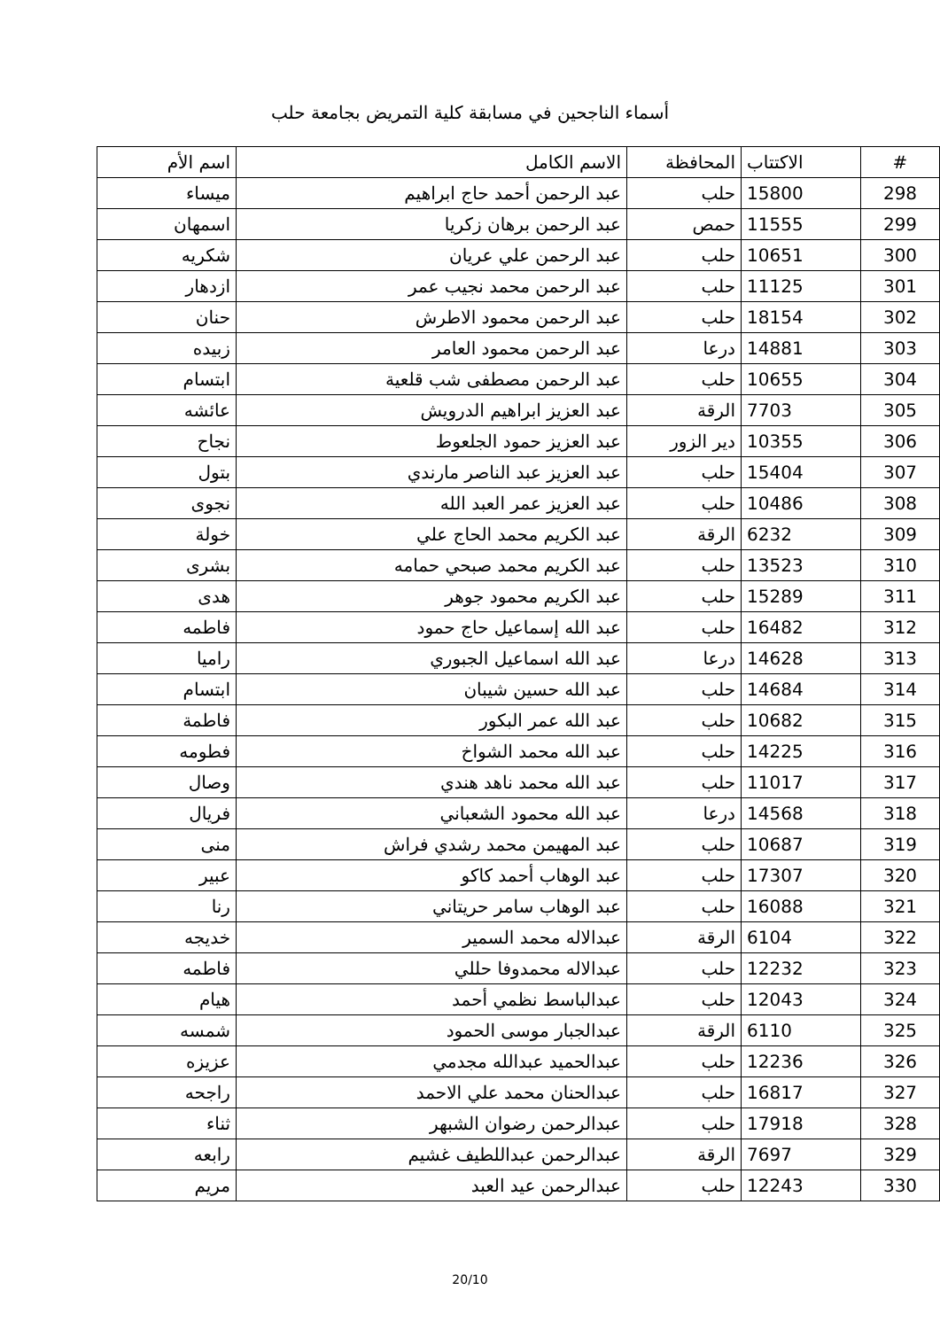أسماء الناجحين في مسابقة كلية التمريض بجامعة حلب
| # | الاكتتاب | المحافظة | الاسم الكامل | اسم الأم |
| --- | --- | --- | --- | --- |
| 298 | 15800 | حلب | عبد الرحمن أحمد حاج ابراهيم | ميساء |
| 299 | 11555 | حمص | عبد الرحمن برهان زكريا | اسمهان |
| 300 | 10651 | حلب | عبد الرحمن علي عريان | شكريه |
| 301 | 11125 | حلب | عبد الرحمن محمد نجيب عمر | ازدهار |
| 302 | 18154 | حلب | عبد الرحمن محمود الاطرش | حنان |
| 303 | 14881 | درعا | عبد الرحمن محمود العامر | زبيده |
| 304 | 10655 | حلب | عبد الرحمن مصطفى شب قلعية | ابتسام |
| 305 | 7703 | الرقة | عبد العزيز ابراهيم الدرويش | عائشه |
| 306 | 10355 | دير الزور | عبد العزيز حمود الجلعوط | نجاح |
| 307 | 15404 | حلب | عبد العزيز عبد الناصر مارندي | بتول |
| 308 | 10486 | حلب | عبد العزيز عمر العبد الله | نجوى |
| 309 | 6232 | الرقة | عبد الكريم محمد الحاج علي | خولة |
| 310 | 13523 | حلب | عبد الكريم محمد صبحي حمامه | بشرى |
| 311 | 15289 | حلب | عبد الكريم محمود جوهر | هدى |
| 312 | 16482 | حلب | عبد الله إسماعيل حاج حمود | فاطمه |
| 313 | 14628 | درعا | عبد الله اسماعيل الجبوري | راميا |
| 314 | 14684 | حلب | عبد الله حسين شيبان | ابتسام |
| 315 | 10682 | حلب | عبد الله عمر البكور | فاطمة |
| 316 | 14225 | حلب | عبد الله محمد الشواخ | فطومه |
| 317 | 11017 | حلب | عبد الله محمد ناهد هندي | وصال |
| 318 | 14568 | درعا | عبد الله محمود الشعباني | فريال |
| 319 | 10687 | حلب | عبد المهيمن محمد رشدي فراش | منى |
| 320 | 17307 | حلب | عبد الوهاب أحمد كاكو | عبير |
| 321 | 16088 | حلب | عبد الوهاب سامر حريتاني | رنا |
| 322 | 6104 | الرقة | عبدالاله محمد السمير | خديجه |
| 323 | 12232 | حلب | عبدالاله محمدوفا حللي | فاطمه |
| 324 | 12043 | حلب | عبدالباسط نظمي أحمد | هيام |
| 325 | 6110 | الرقة | عبدالجبار موسى الحمود | شمسه |
| 326 | 12236 | حلب | عبدالحميد عبدالله مجدمي | عزيزه |
| 327 | 16817 | حلب | عبدالحنان محمد علي الاحمد | راجحه |
| 328 | 17918 | حلب | عبدالرحمن رضوان الشبهر | ثناء |
| 329 | 7697 | الرقة | عبدالرحمن عبداللطيف غشيم | رابعه |
| 330 | 12243 | حلب | عبدالرحمن عيد العبد | مريم |
20/10